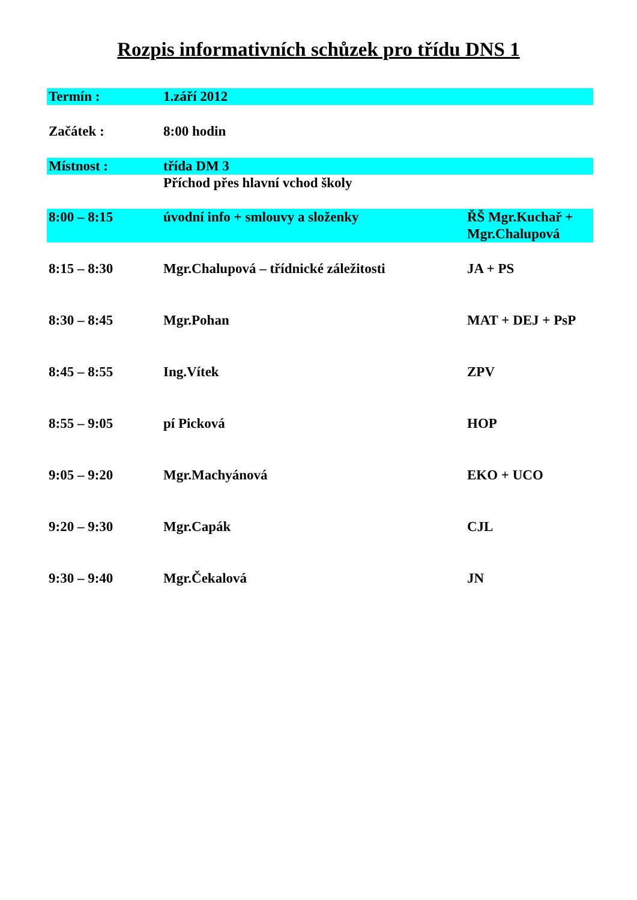Rozpis informativních schůzek pro třídu DNS 1
| Termín : | 1.září 2012 | |
| Začátek : | 8:00 hodin | |
| Místnost : | třída DM 3 | |
| | Příchod přes hlavní vchod školy | |
| 8:00 – 8:15 | úvodní info + smlouvy a složenky | ŘŠ Mgr.Kuchař + Mgr.Chalupová |
| 8:15 – 8:30 | Mgr.Chalupová – třídnické záležitosti | JA + PS |
| 8:30 – 8:45 | Mgr.Pohan | MAT + DEJ + PsP |
| 8:45 – 8:55 | Ing.Vítek | ZPV |
| 8:55 – 9:05 | pí Picková | HOP |
| 9:05 – 9:20 | Mgr.Machyánová | EKO + UCO |
| 9:20 – 9:30 | Mgr.Capák | CJL |
| 9:30 – 9:40 | Mgr.Čekalová | JN |